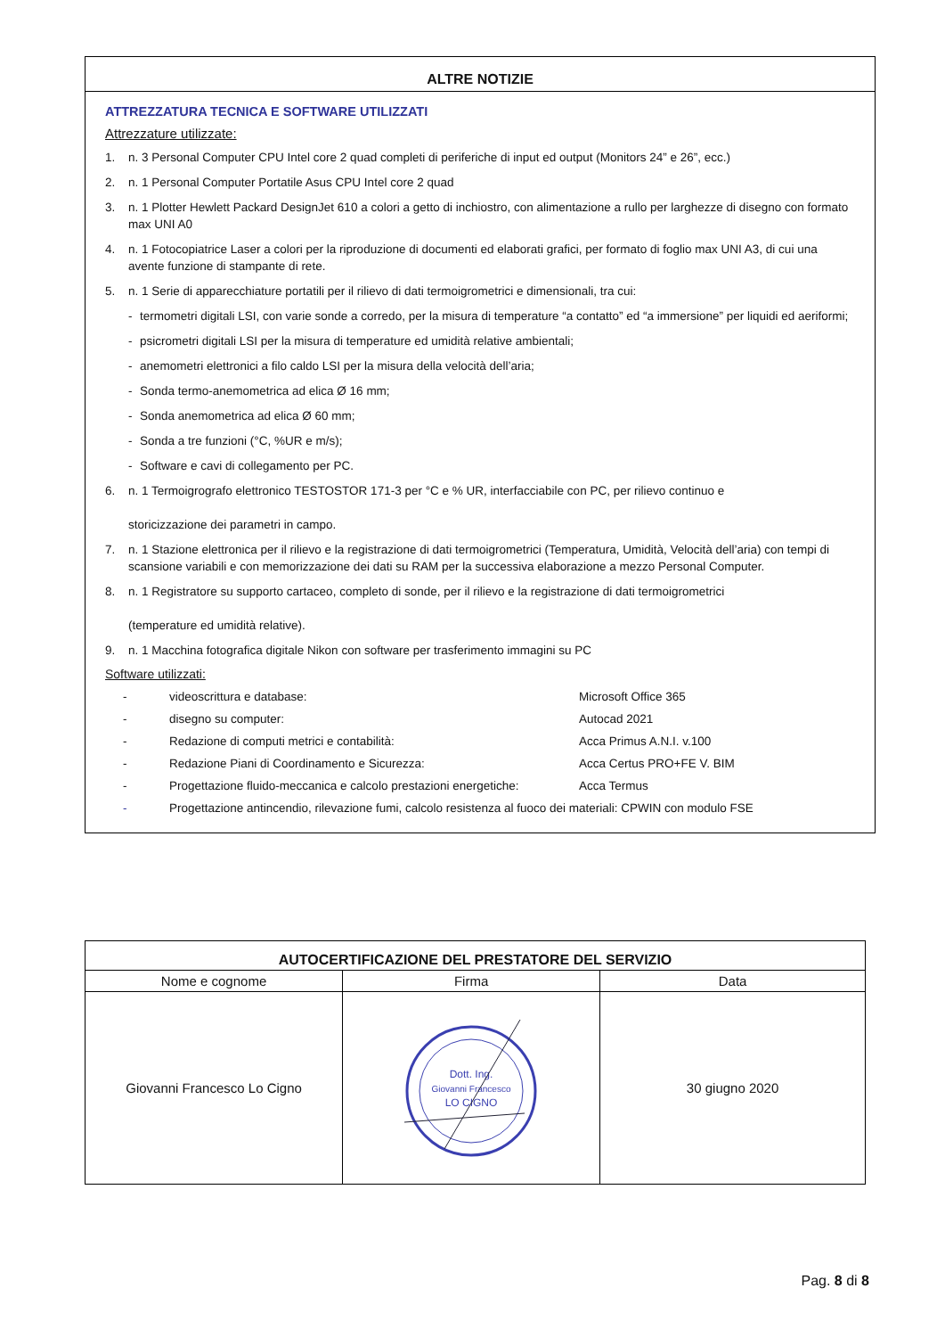ALTRE NOTIZIE
ATTREZZATURA TECNICA E SOFTWARE UTILIZZATI
Attrezzature utilizzate:
1. n. 3 Personal Computer CPU Intel core 2 quad completi di periferiche di input ed output (Monitors 24” e 26”, ecc.)
2. n. 1 Personal Computer Portatile Asus CPU Intel core 2 quad
3. n. 1 Plotter Hewlett Packard DesignJet 610 a colori a getto di inchiostro, con alimentazione a rullo per larghezze di disegno con formato max UNI A0
4. n. 1 Fotocopiatrice Laser a colori per la riproduzione di documenti ed elaborati grafici, per formato di foglio max UNI A3, di cui una avente funzione di stampante di rete.
5. n. 1 Serie di apparecchiature portatili per il rilievo di dati termoigrometrici e dimensionali, tra cui:
- termometri digitali LSI, con varie sonde a corredo, per la misura di temperature “a contatto” ed “a immersione” per liquidi ed aeriformi;
- psicrometri digitali LSI per la misura di temperature ed umidità relative ambientali;
- anemometri elettronici a filo caldo LSI per la misura della velocità dell’aria;
- Sonda termo-anemometrica ad elica Ø 16 mm;
- Sonda anemometrica ad elica Ø 60 mm;
- Sonda a tre funzioni (°C, %UR e m/s);
- Software e cavi di collegamento per PC.
6. n. 1 Termoigrografo elettronico TESTOSTOR 171-3 per °C e % UR, interfacciabile con PC, per rilievo continuo e
storicizzazione dei parametri in campo.
7. n. 1 Stazione elettronica per il rilievo e la registrazione di dati termoigrometrici (Temperatura, Umidità, Velocità dell’aria) con tempi di scansione variabili e con memorizzazione dei dati su RAM per la successiva elaborazione a mezzo Personal Computer.
8. n. 1 Registratore su supporto cartaceo, completo di sonde, per il rilievo e la registrazione di dati termoigrometrici
(temperature ed umidità relative).
9. n. 1 Macchina fotografica digitale Nikon con software per trasferimento immagini su PC
Software utilizzati:
- videoscrittura e database: Microsoft Office 365
- disegno su computer: Autocad 2021
- Redazione di computi metrici e contabilità: Acca Primus A.N.I. v.100
- Redazione Piani di Coordinamento e Sicurezza: Acca Certus PRO+FE V. BIM
- Progettazione fluido-meccanica e calcolo prestazioni energetiche: Acca Termus
- Progettazione antincendio, rilevazione fumi, calcolo resistenza al fuoco dei materiali: CPWIN con modulo FSE
| AUTOCERTIFICAZIONE DEL PRESTATORE DEL SERVIZIO | | |
| --- | --- | --- |
| Nome e cognome | Firma | Data |
| Giovanni Francesco Lo Cigno | Dott. Ing. Giovanni Francesco LO CIGNO | 30 giugno 2020 |
Pag. 8 di 8